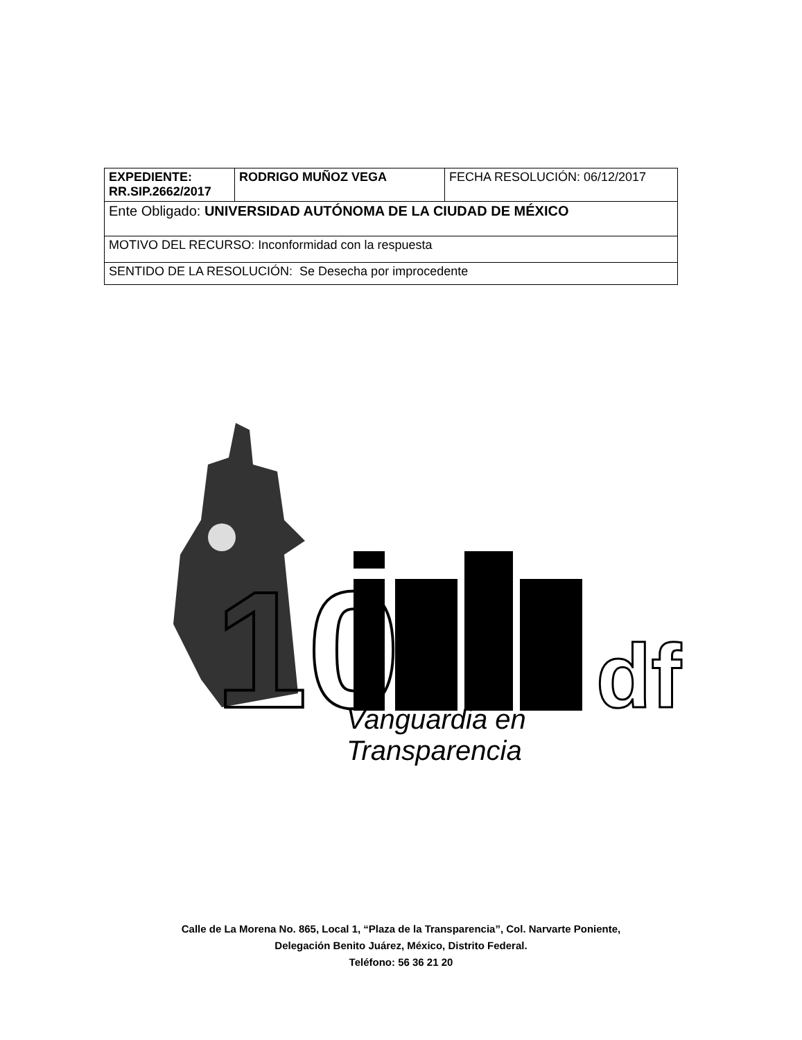| EXPEDIENTE: RR.SIP.2662/2017 | RODRIGO MUÑOZ VEGA | FECHA RESOLUCIÓN: 06/12/2017 |
| Ente Obligado: UNIVERSIDAD AUTÓNOMA DE LA CIUDAD DE MÉXICO | | |
| MOTIVO DEL RECURSO: Inconformidad con la respuesta | | |
| SENTIDO DE LA RESOLUCIÓN: Se Desecha por improcedente | | |
10
df
Vanguardia en Transparencia
Calle de La Morena No. 865, Local 1, “Plaza de la Transparencia”, Col. Narvarte Poniente,
Delegación Benito Juárez, México, Distrito Federal.
Teléfono: 56 36 21 20